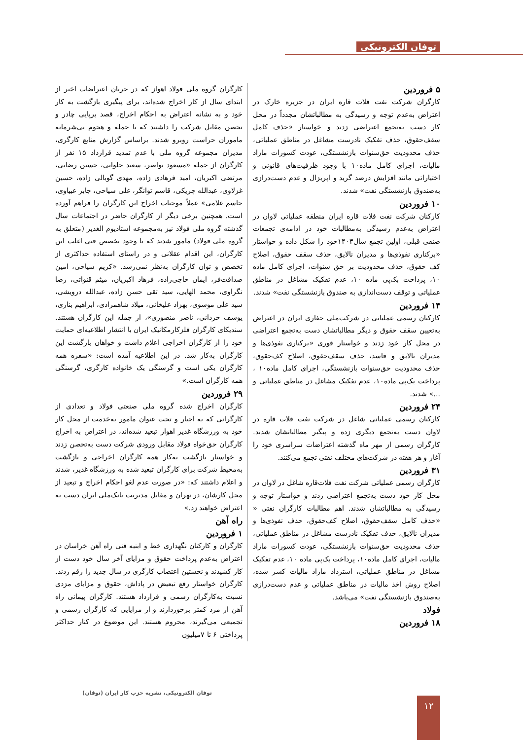توفان الکترونیکی
۵ فروردین
کارگران شرکت نفت فلات قاره ایران در جزیره خارک در اعتراض به‌عدم توجه و رسیدگی به مطالباتشان مجدداً در محل کار دست به‌تجمع اعتراضی زدند و خواستار «حذف کامل سقف‌حقوق، حذف تفکیک نادرست مشاغل در مناطق عملیاتی، حذف محدودیت حق‌سنوات بازنشستگی، عودت کسورات مازاد مالیات، اجرای کامل ماده۱۰ با وجود ظرفیت‌های قانونی و اختیاراتی مانند افزایش درصد گرید و اپریزال و عدم دست‌درازی به‌صندوق بازنشستگی نفت» شدند.
۱۰ فروردین
کارکنان شرکت نفت فلات قاره ایران منطقه عملیاتی لاوان در اعتراض به‌عدم رسیدگی به‌مطالبات خود در ادامه‌ی تجمعات صنفی قبلی، اولین تجمع سال۱۴۰۳خود را شکل داده و خواستار «برکناری نفوذی‌ها و مدیران نالایق، حذف سقف حقوق، اصلاح کف حقوق، حذف محدودیت بر حق سنوات، اجرای کامل ماده ۱۰، پرداخت بک‌پی ماده ۱۰، عدم تفکیک مشاغل در مناطق عملیاتی و توقف دست‌اندازی به صندوق بازنشستگی نفت» شدند.
۱۴ فروردین
کارکنان رسمی عملیاتی در شرکت‌ملی حفاری ایران در اعتراض به‌تعیین سقف حقوق و دیگر مطالباتشان دست به‌تجمع اعتراضی در محل کار خود زدند و خواستار فوری «برکناری نفوذی‌ها و مدیران نالایق و فاسد، حذف سقف‌حقوق، اصلاح کف‌حقوق، حذف محدودیت حق‌سنوات بازنشستگی، اجرای کامل ماده۱۰ ، پرداخت بک‌پی ماده۱۰، عدم تفکیک مشاغل در مناطق عملیاتی و ...» شدند.
۲۴ فروردین
کارکنان رسمی عملیاتی شاغل در شرکت نفت فلات قاره در لاوان دست به‌تجمع دیگری زده و پیگیر مطالباتشان شدند. کارگران رسمی از مهر ماه گذشته اعتراضات سراسری خود را آغاز و هر هفته در شرکت‌های مختلف نفتی تجمع می‌کنند.
۳۱ فروردین
کارگران رسمی عملیاتی شرکت نفت فلات‌قاره شاغل در لاوان در محل کار خود دست به‌تجمع اعتراضی زدند و خواستار توجه و رسیدگی به مطالباتشان شدند. اهم مطالبات کارگران نفتی « «حذف کامل سقف‌حقوق، اصلاح کف‌حقوق، حذف نفوذی‌ها و مدیران نالایق، حذف تفکیک نادرست مشاغل در مناطق عملیاتی، حذف محدودیت حق‌سنوات بازنشستگی، عودت کسورات مازاد مالیات، اجرای کامل ماده۱۰، پرداخت بک‌پی ماده ۱۰، عدم تفکیک مشاغل در مناطق عملیاتی، استرداد مازاد مالیات کسر شده، اصلاح روش اخذ مالیات در مناطق عملیاتی و عدم دست‌درازی به‌صندوق بازنشستگی نفت» می‌باشد.
فولاد
۱۸ فروردین
کارگران گروه ملی فولاد اهواز که در جریان اعتراضات اخیر از ابتدای سال از کار اخراج شده‌اند، برای پیگیری بازگشت به کار خود و به نشانه اعتراض به احکام اخراج، قصد برپایی چادر و تحصن مقابل شرکت را داشتند که با حمله و هجوم بی‌شرمانه ماموران حراست روبرو شدند. براساس گزارش منابع کارگری، مدیران مجموعه گروه ملی با عدم تمدید قرارداد ۱۵ نفر از کارگران از جمله «مسعود نواصر، سعید حلوایی، حسین رضایی، مرتضی اکبریان، امید فرهادی زاده، مهدی گوبالی زاده، حسین غزلاوی، عبدالله چریکی، قاسم توانگر، علی سیاحی، جابر عبیاوی، جاسم غلامی» عملاً موجبات اخراج این کارگران را فراهم آورده است. همچنین برخی دیگر از کارگران حاضر در اجتماعات سال گذشته گروه ملی فولاد نیز به‌مجموعه استادیوم الغدیر (متعلق به گروه ملی فولاد) مامور شدند که با وجود تخصص فنی اغلب این کارگران، این اقدام عقلانی و در راستای استفاده حداکثری از تخصص و توان کارگران به‌نظر نمی‌رسد. «کریم سیاحی، امین صداقت‌فر، ایمان حاجی‌زاده، فرهاد اکبریان، میثم قنواتی، رضا نگراوی، محمد الهایی، سید تقی حسن زاده، عبدالله درویشی، سید علی موسوی، بهزاد علیخانی، میلاد شاهمرادی، ابراهیم بناری، یوسف حردانی، ناصر منصوری»، از جمله این کارگران هستند. سندیکای کارگران فلزکارمکانیک ایران با انتشار اطلاعیه‌ای حمایت خود را از کارگران اخراجی اعلام داشت و خواهان بازگشت این کارگران به‌کار شد. در این اطلاعیه آمده است: «سفره همه کارگران یکی است و گرسنگی یک خانواده کارگری، گرسنگی همه کارگران است.»
۲۹ فروردین
کارگران اخراج شده گروه ملی صنعتی فولاد و تعدادی از کارگرانی که به اجبار و تحت عنوان مامور به‌خدمت از محل کار خود به ورزشگاه غدیر اهواز تبعید شده‌اند، در اعتراض به اخراج کارگران حق‌خواه فولاد مقابل ورودی شرکت دست به‌تحصن زدند و خواستار بازگشت به‌کار همه کارگران اخراجی و بازگشت به‌محیط شرکت برای کارگران تبعید شده به ورزشگاه غدیر، شدند و اعلام داشتند که: «در صورت عدم لغو احکام اخراج و تبعید از محل کارشان، در تهران و مقابل مدیریت بانک‌ملی ایران دست به اعتراض خواهند زد.»
راه آهن
۱ فروردین
کارگران و کارکنان نگهداری خط و ابنیه فنی راه آهن خراسان در اعتراض به‌عدم پرداخت حقوق و مزایای آخر سال خود دست از کار کشیدند و نخستین اعتصاب کارگری در سال جدید را رقم زدند. کارگران خواستار رفع تبعیض در پاداش، حقوق و مزایای مزدی نسبت به‌کارگران رسمی و قرارداد هستند. کارگران پیمانی راه آهن از مزد کمتر برخوردارند و از مزایایی که کارگران رسمی و تجمیعی می‌گیرند، محروم هستند. این موضوع در کنار حداکثر پرداختی ۶ تا ۷میلیون
توفان الکترونیکی، نشریه حزب کار ایران (توفان)
۱۲